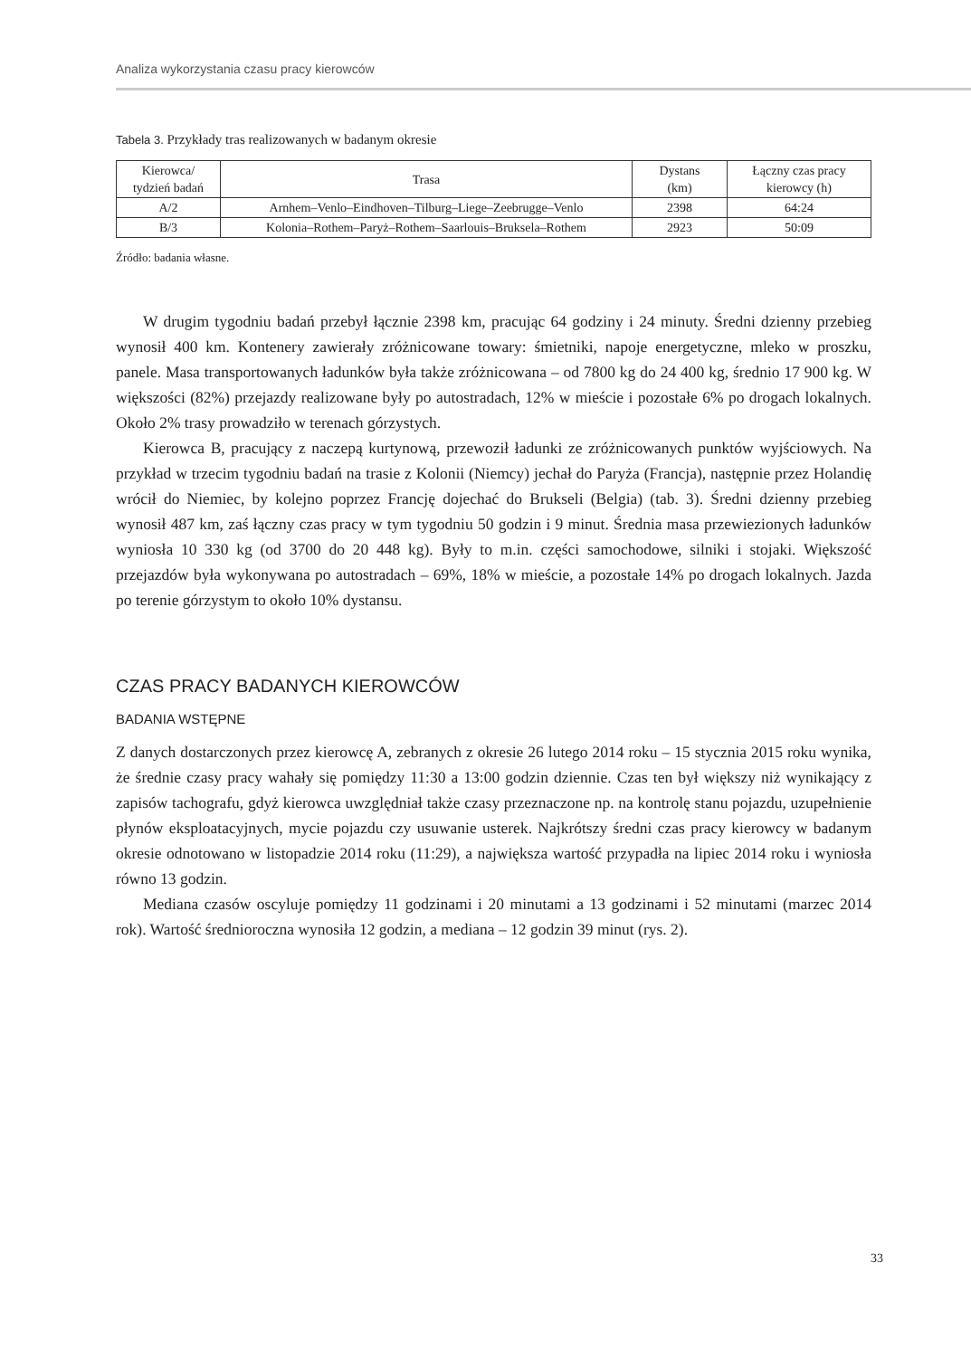Analiza wykorzystania czasu pracy kierowców
Tabela 3. Przykłady tras realizowanych w badanym okresie
| Kierowca/ tydzień badań | Trasa | Dystans (km) | Łączny czas pracy kierowcy (h) |
| --- | --- | --- | --- |
| A/2 | Arnhem–Venlo–Eindhoven–Tilburg–Liege–Zeebrugge–Venlo | 2398 | 64:24 |
| B/3 | Kolonia–Rothem–Paryż–Rothem–Saarlouis–Bruksela–Rothem | 2923 | 50:09 |
Źródło: badania własne.
W drugim tygodniu badań przebył łącznie 2398 km, pracując 64 godziny i 24 minuty. Średni dzienny przebieg wynosił 400 km. Kontenery zawierały zróżnicowane towary: śmietniki, napoje energetyczne, mleko w proszku, panele. Masa transportowanych ładunków była także zróżnicowana – od 7800 kg do 24 400 kg, średnio 17 900 kg. W większości (82%) przejazdy realizowane były po autostradach, 12% w mieście i pozostałe 6% po drogach lokalnych. Około 2% trasy prowadziło w terenach górzystych.
Kierowca B, pracujący z naczepą kurtynową, przewoził ładunki ze zróżnicowanych punktów wyjściowych. Na przykład w trzecim tygodniu badań na trasie z Kolonii (Niemcy) jechał do Paryża (Francja), następnie przez Holandię wrócił do Niemiec, by kolejno poprzez Francję dojechać do Brukseli (Belgia) (tab. 3). Średni dzienny przebieg wynosił 487 km, zaś łączny czas pracy w tym tygodniu 50 godzin i 9 minut. Średnia masa przewiezionych ładunków wyniosła 10 330 kg (od 3700 do 20 448 kg). Były to m.in. części samochodowe, silniki i stojaki. Większość przejazdów była wykonywana po autostradach – 69%, 18% w mieście, a pozostałe 14% po drogach lokalnych. Jazda po terenie górzystym to około 10% dystansu.
CZAS PRACY BADANYCH KIEROWCÓW
BADANIA WSTĘPNE
Z danych dostarczonych przez kierowcę A, zebranych z okresie 26 lutego 2014 roku – 15 stycznia 2015 roku wynika, że średnie czasy pracy wahały się pomiędzy 11:30 a 13:00 godzin dziennie. Czas ten był większy niż wynikający z zapisów tachografu, gdyż kierowca uwzględniał także czasy przeznaczone np. na kontrolę stanu pojazdu, uzupełnienie płynów eksploatacyjnych, mycie pojazdu czy usuwanie usterek. Najkrótszy średni czas pracy kierowcy w badanym okresie odnotowano w listopadzie 2014 roku (11:29), a największa wartość przypadła na lipiec 2014 roku i wyniosła równo 13 godzin.
Mediana czasów oscyluje pomiędzy 11 godzinami i 20 minutami a 13 godzinami i 52 minutami (marzec 2014 rok). Wartość średnioroczna wynosiła 12 godzin, a mediana – 12 godzin 39 minut (rys. 2).
33